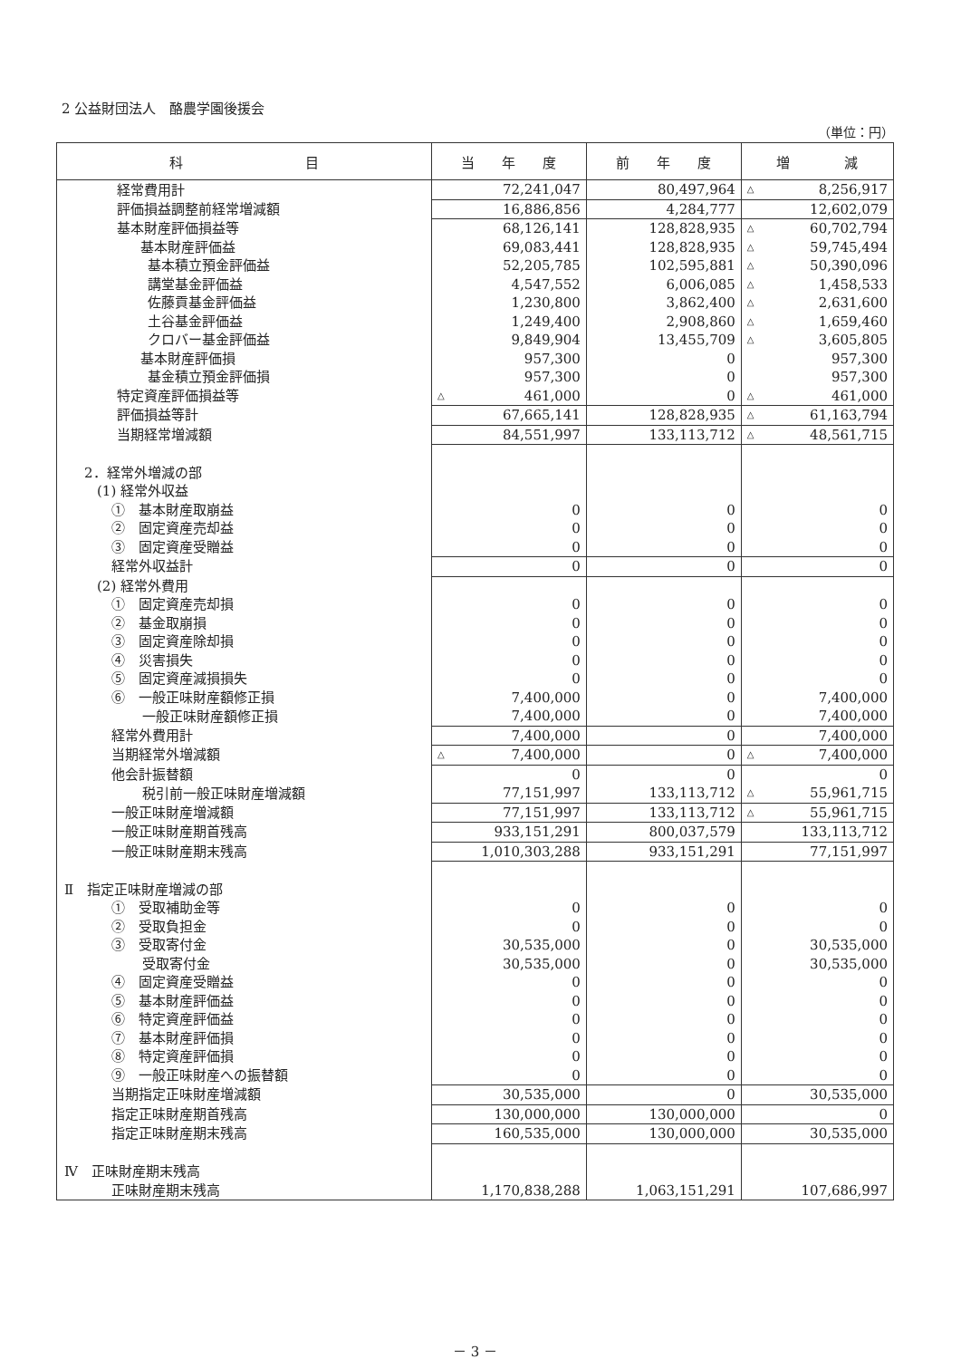2 公益財団法人　酪農学園後援会
（単位：円）
| 科 目 | 当 年 度 | 前 年 度 | 増 減 |
| --- | --- | --- | --- |
| 経常費用計 | 72,241,047 | 80,497,964 | △ 8,256,917 |
| 評価損益調整前経常増減額 | 16,886,856 | 4,284,777 | 12,602,079 |
| 基本財産評価損益等 | 68,126,141 | 128,828,935 | △ 60,702,794 |
| 基本財産評価益 | 69,083,441 | 128,828,935 | △ 59,745,494 |
| 基本積立預金評価益 | 52,205,785 | 102,595,881 | △ 50,390,096 |
| 講堂基金評価益 | 4,547,552 | 6,006,085 | △ 1,458,533 |
| 佐藤貢基金評価益 | 1,230,800 | 3,862,400 | △ 2,631,600 |
| 土谷基金評価益 | 1,249,400 | 2,908,860 | △ 1,659,460 |
| クロバー基金評価益 | 9,849,904 | 13,455,709 | △ 3,605,805 |
| 基本財産評価損 | 957,300 | 0 | 957,300 |
| 基金積立預金評価損 | 957,300 | 0 | 957,300 |
| 特定資産評価損益等 | △ 461,000 | 0 | △ 461,000 |
| 評価損益等計 | 67,665,141 | 128,828,935 | △ 61,163,794 |
| 当期経常増減額 | 84,551,997 | 133,113,712 | △ 48,561,715 |
| 2．経常外増減の部 | | | |
| (1) 経常外収益 | | | |
| ① 基本財産取崩益 | 0 | 0 | 0 |
| ② 固定資産売却益 | 0 | 0 | 0 |
| ③ 固定資産受贈益 | 0 | 0 | 0 |
| 経常外収益計 | 0 | 0 | 0 |
| (2) 経常外費用 | | | |
| ① 固定資産売却損 | 0 | 0 | 0 |
| ② 基金取崩損 | 0 | 0 | 0 |
| ③ 固定資産除却損 | 0 | 0 | 0 |
| ④ 災害損失 | 0 | 0 | 0 |
| ⑤ 固定資産減損損失 | 0 | 0 | 0 |
| ⑥ 一般正味財産額修正損 | 7,400,000 | 0 | 7,400,000 |
| 一般正味財産額修正損 | 7,400,000 | 0 | 7,400,000 |
| 経常外費用計 | 7,400,000 | 0 | 7,400,000 |
| 当期経常外増減額 | △ 7,400,000 | 0 | △ 7,400,000 |
| 他会計振替額 | 0 | 0 | 0 |
| 税引前一般正味財産増減額 | 77,151,997 | 133,113,712 | △ 55,961,715 |
| 一般正味財産増減額 | 77,151,997 | 133,113,712 | △ 55,961,715 |
| 一般正味財産期首残高 | 933,151,291 | 800,037,579 | 133,113,712 |
| 一般正味財産期末残高 | 1,010,303,288 | 933,151,291 | 77,151,997 |
| Ⅱ 指定正味財産増減の部 | | | |
| ① 受取補助金等 | 0 | 0 | 0 |
| ② 受取負担金 | 0 | 0 | 0 |
| ③ 受取寄付金 | 30,535,000 | 0 | 30,535,000 |
| 受取寄付金 | 30,535,000 | 0 | 30,535,000 |
| ④ 固定資産受贈益 | 0 | 0 | 0 |
| ⑤ 基本財産評価益 | 0 | 0 | 0 |
| ⑥ 特定資産評価益 | 0 | 0 | 0 |
| ⑦ 基本財産評価損 | 0 | 0 | 0 |
| ⑧ 特定資産評価損 | 0 | 0 | 0 |
| ⑨ 一般正味財産への振替額 | 0 | 0 | 0 |
| 当期指定正味財産増減額 | 30,535,000 | 0 | 30,535,000 |
| 指定正味財産期首残高 | 130,000,000 | 130,000,000 | 0 |
| 指定正味財産期末残高 | 160,535,000 | 130,000,000 | 30,535,000 |
| Ⅳ 正味財産期末残高 | | | |
| 正味財産期末残高 | 1,170,838,288 | 1,063,151,291 | 107,686,997 |
－ 3 －